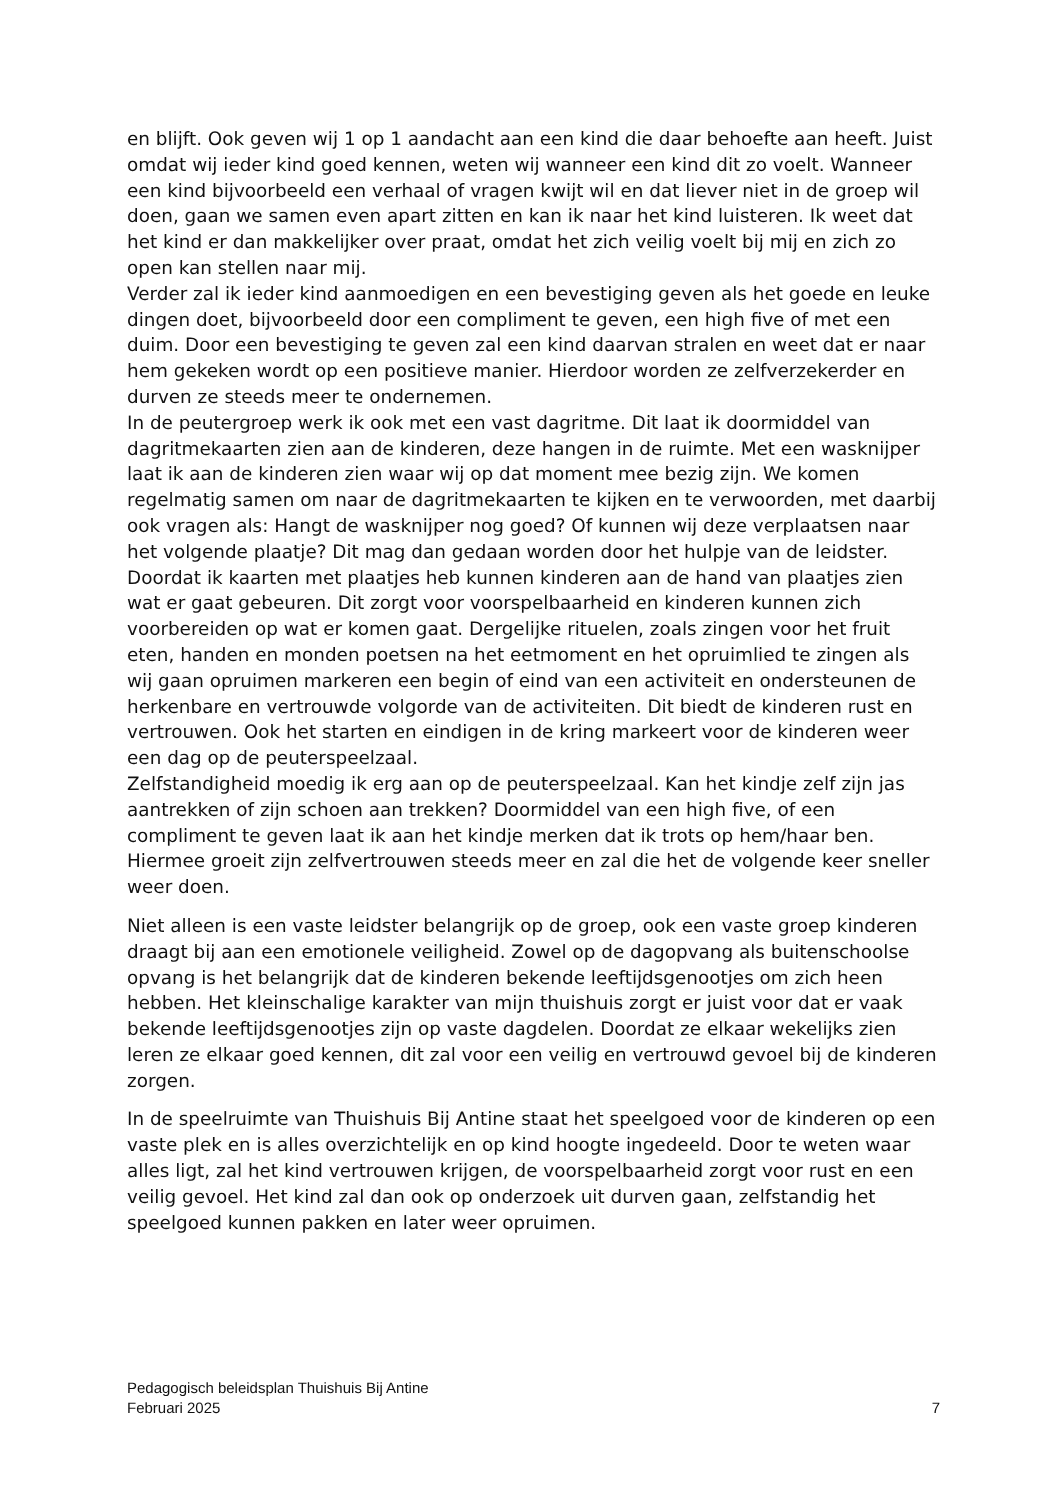en blijft. Ook geven wij 1 op 1 aandacht aan een kind die daar behoefte aan heeft. Juist omdat wij ieder kind goed kennen, weten wij wanneer een kind dit zo voelt. Wanneer een kind bijvoorbeeld een verhaal of vragen kwijt wil en dat liever niet in de groep wil doen, gaan we samen even apart zitten en kan ik naar het kind luisteren. Ik weet dat het kind er dan makkelijker over praat, omdat het zich veilig voelt bij mij en zich zo open kan stellen naar mij.
Verder zal ik ieder kind aanmoedigen en een bevestiging geven als het goede en leuke dingen doet, bijvoorbeeld door een compliment te geven, een high five of met een duim. Door een bevestiging te geven zal een kind daarvan stralen en weet dat er naar hem gekeken wordt op een positieve manier. Hierdoor worden ze zelfverzekerder en durven ze steeds meer te ondernemen.
In de peutergroep werk ik ook met een vast dagritme. Dit laat ik doormiddel van dagritmekaarten zien aan de kinderen, deze hangen in de ruimte. Met een wasknijper laat ik aan de kinderen zien waar wij op dat moment mee bezig zijn. We komen regelmatig samen om naar de dagritmekaarten te kijken en te verwoorden, met daarbij ook vragen als: Hangt de wasknijper nog goed? Of kunnen wij deze verplaatsen naar het volgende plaatje? Dit mag dan gedaan worden door het hulpje van de leidster. Doordat ik kaarten met plaatjes heb kunnen kinderen aan de hand van plaatjes zien wat er gaat gebeuren. Dit zorgt voor voorspelbaarheid en kinderen kunnen zich voorbereiden op wat er komen gaat. Dergelijke rituelen, zoals zingen voor het fruit eten, handen en monden poetsen na het eetmoment en het opruimlied te zingen als wij gaan opruimen markeren een begin of eind van een activiteit en ondersteunen de herkenbare en vertrouwde volgorde van de activiteiten. Dit biedt de kinderen rust en vertrouwen. Ook het starten en eindigen in de kring markeert voor de kinderen weer een dag op de peuterspeelzaal.
Zelfstandigheid moedig ik erg aan op de peuterspeelzaal. Kan het kindje zelf zijn jas aantrekken of zijn schoen aan trekken? Doormiddel van een high five, of een compliment te geven laat ik aan het kindje merken dat ik trots op hem/haar ben. Hiermee groeit zijn zelfvertrouwen steeds meer en zal die het de volgende keer sneller weer doen.
Niet alleen is een vaste leidster belangrijk op de groep, ook een vaste groep kinderen draagt bij aan een emotionele veiligheid. Zowel op de dagopvang als buitenschoolse opvang is het belangrijk dat de kinderen bekende leeftijdsgenootjes om zich heen hebben. Het kleinschalige karakter van mijn thuishuis zorgt er juist voor dat er vaak bekende leeftijdsgenootjes zijn op vaste dagdelen. Doordat ze elkaar wekelijks zien leren ze elkaar goed kennen, dit zal voor een veilig en vertrouwd gevoel bij de kinderen zorgen.
In de speelruimte van Thuishuis Bij Antine staat het speelgoed voor de kinderen op een vaste plek en is alles overzichtelijk en op kind hoogte ingedeeld. Door te weten waar alles ligt, zal het kind vertrouwen krijgen, de voorspelbaarheid zorgt voor rust en een veilig gevoel. Het kind zal dan ook op onderzoek uit durven gaan, zelfstandig het speelgoed kunnen pakken en later weer opruimen.
Pedagogisch beleidsplan Thuishuis Bij Antine
Februari 2025
7